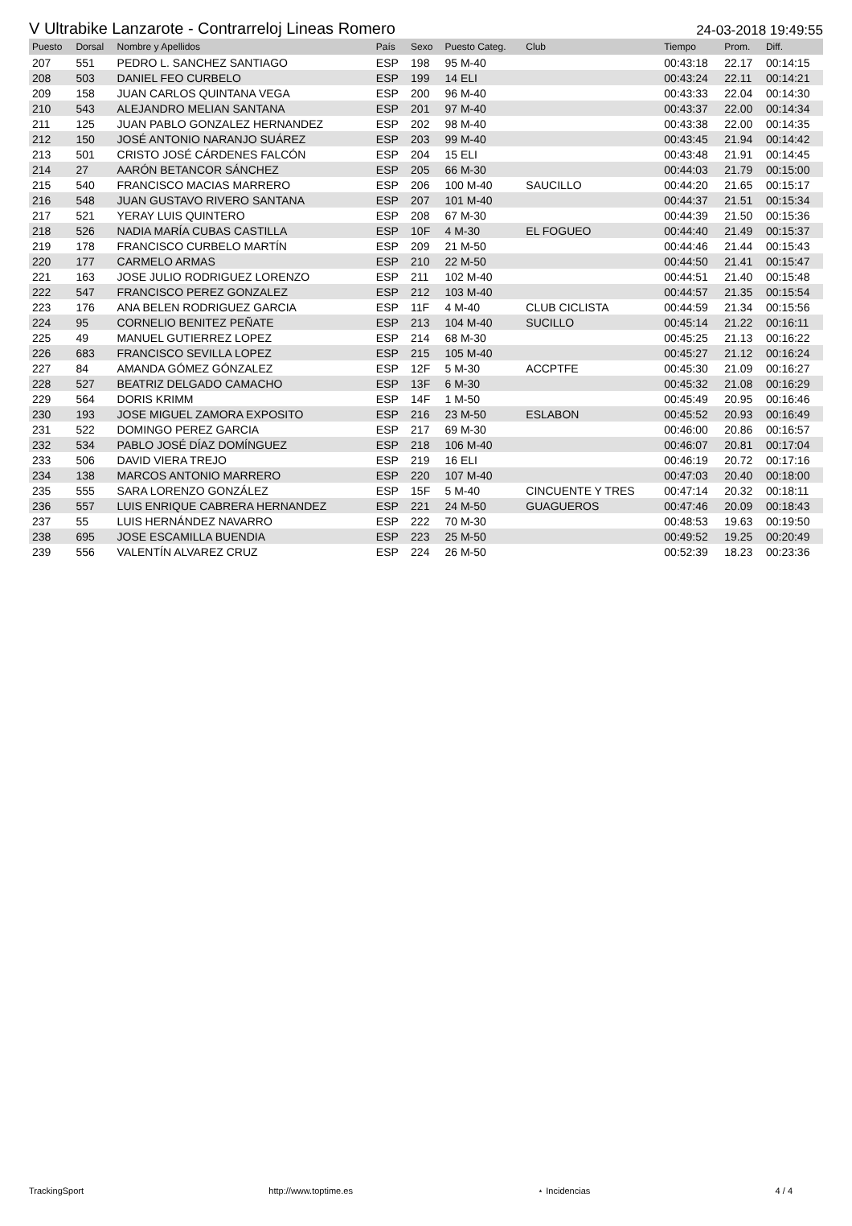V Ultrabike Lanzarote - Contrarreloj Lineas Romero 24-03-2018 19:49:55
| Puesto | Dorsal | Nombre y Apellidos | País | Sexo | Puesto Categ. | Club | Tiempo | Prom. | Diff. |
| --- | --- | --- | --- | --- | --- | --- | --- | --- | --- |
| 207 | 551 | PEDRO L. SANCHEZ SANTIAGO | ESP | 198 | 95 M-40 | | 00:43:18 | 22.17 | 00:14:15 |
| 208 | 503 | DANIEL FEO CURBELO | ESP | 199 | 14 ELI | | 00:43:24 | 22.11 | 00:14:21 |
| 209 | 158 | JUAN CARLOS QUINTANA VEGA | ESP | 200 | 96 M-40 | | 00:43:33 | 22.04 | 00:14:30 |
| 210 | 543 | ALEJANDRO MELIAN SANTANA | ESP | 201 | 97 M-40 | | 00:43:37 | 22.00 | 00:14:34 |
| 211 | 125 | JUAN PABLO GONZALEZ HERNANDEZ | ESP | 202 | 98 M-40 | | 00:43:38 | 22.00 | 00:14:35 |
| 212 | 150 | JOSÉ ANTONIO NARANJO SUÁREZ | ESP | 203 | 99 M-40 | | 00:43:45 | 21.94 | 00:14:42 |
| 213 | 501 | CRISTO JOSÉ CÁRDENES FALCÓN | ESP | 204 | 15 ELI | | 00:43:48 | 21.91 | 00:14:45 |
| 214 | 27 | AARÓN BETANCOR SÁNCHEZ | ESP | 205 | 66 M-30 | | 00:44:03 | 21.79 | 00:15:00 |
| 215 | 540 | FRANCISCO MACIAS MARRERO | ESP | 206 | 100 M-40 | SAUCILLO | 00:44:20 | 21.65 | 00:15:17 |
| 216 | 548 | JUAN GUSTAVO RIVERO SANTANA | ESP | 207 | 101 M-40 | | 00:44:37 | 21.51 | 00:15:34 |
| 217 | 521 | YERAY LUIS QUINTERO | ESP | 208 | 67 M-30 | | 00:44:39 | 21.50 | 00:15:36 |
| 218 | 526 | NADIA MARÍA CUBAS CASTILLA | ESP | 10F | 4 M-30 | EL FOGUEO | 00:44:40 | 21.49 | 00:15:37 |
| 219 | 178 | FRANCISCO CURBELO MARTÍN | ESP | 209 | 21 M-50 | | 00:44:46 | 21.44 | 00:15:43 |
| 220 | 177 | CARMELO ARMAS | ESP | 210 | 22 M-50 | | 00:44:50 | 21.41 | 00:15:47 |
| 221 | 163 | JOSE JULIO RODRIGUEZ LORENZO | ESP | 211 | 102 M-40 | | 00:44:51 | 21.40 | 00:15:48 |
| 222 | 547 | FRANCISCO PEREZ GONZALEZ | ESP | 212 | 103 M-40 | | 00:44:57 | 21.35 | 00:15:54 |
| 223 | 176 | ANA BELEN RODRIGUEZ GARCIA | ESP | 11F | 4 M-40 | CLUB CICLISTA | 00:44:59 | 21.34 | 00:15:56 |
| 224 | 95 | CORNELIO BENITEZ PEÑATE | ESP | 213 | 104 M-40 | SUCILLO | 00:45:14 | 21.22 | 00:16:11 |
| 225 | 49 | MANUEL GUTIERREZ LOPEZ | ESP | 214 | 68 M-30 | | 00:45:25 | 21.13 | 00:16:22 |
| 226 | 683 | FRANCISCO SEVILLA LOPEZ | ESP | 215 | 105 M-40 | | 00:45:27 | 21.12 | 00:16:24 |
| 227 | 84 | AMANDA GÓMEZ GÓNZALEZ | ESP | 12F | 5 M-30 | ACCPTFE | 00:45:30 | 21.09 | 00:16:27 |
| 228 | 527 | BEATRIZ DELGADO CAMACHO | ESP | 13F | 6 M-30 | | 00:45:32 | 21.08 | 00:16:29 |
| 229 | 564 | DORIS KRIMM | ESP | 14F | 1 M-50 | | 00:45:49 | 20.95 | 00:16:46 |
| 230 | 193 | JOSE MIGUEL ZAMORA EXPOSITO | ESP | 216 | 23 M-50 | ESLABON | 00:45:52 | 20.93 | 00:16:49 |
| 231 | 522 | DOMINGO PEREZ GARCIA | ESP | 217 | 69 M-30 | | 00:46:00 | 20.86 | 00:16:57 |
| 232 | 534 | PABLO JOSÉ DÍAZ DOMÍNGUEZ | ESP | 218 | 106 M-40 | | 00:46:07 | 20.81 | 00:17:04 |
| 233 | 506 | DAVID VIERA TREJO | ESP | 219 | 16 ELI | | 00:46:19 | 20.72 | 00:17:16 |
| 234 | 138 | MARCOS ANTONIO MARRERO | ESP | 220 | 107 M-40 | | 00:47:03 | 20.40 | 00:18:00 |
| 235 | 555 | SARA LORENZO GONZÁLEZ | ESP | 15F | 5 M-40 | CINCUENTE Y TRES | 00:47:14 | 20.32 | 00:18:11 |
| 236 | 557 | LUIS ENRIQUE CABRERA HERNANDEZ | ESP | 221 | 24 M-50 | GUAGUEROS | 00:47:46 | 20.09 | 00:18:43 |
| 237 | 55 | LUIS HERNÁNDEZ NAVARRO | ESP | 222 | 70 M-30 | | 00:48:53 | 19.63 | 00:19:50 |
| 238 | 695 | JOSE ESCAMILLA BUENDIA | ESP | 223 | 25 M-50 | | 00:49:52 | 19.25 | 00:20:49 |
| 239 | 556 | VALENTÍN ALVAREZ CRUZ | ESP | 224 | 26 M-50 | | 00:52:39 | 18.23 | 00:23:36 |
TrackingSport http://www.toptime.es ⋆ Incidencias 4 / 4